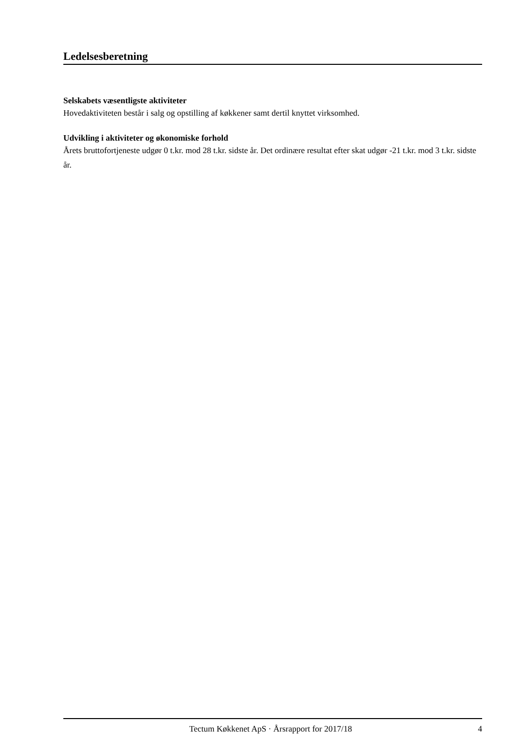Ledelsesberetning
Selskabets væsentligste aktiviteter
Hovedaktiviteten består i salg og opstilling af køkkener samt dertil knyttet virksomhed.
Udvikling i aktiviteter og økonomiske forhold
Årets bruttofortjeneste udgør 0 t.kr. mod 28 t.kr. sidste år. Det ordinære resultat efter skat udgør -21 t.kr. mod 3 t.kr. sidste år.
Tectum Køkkenet ApS · Årsrapport for 2017/18 4